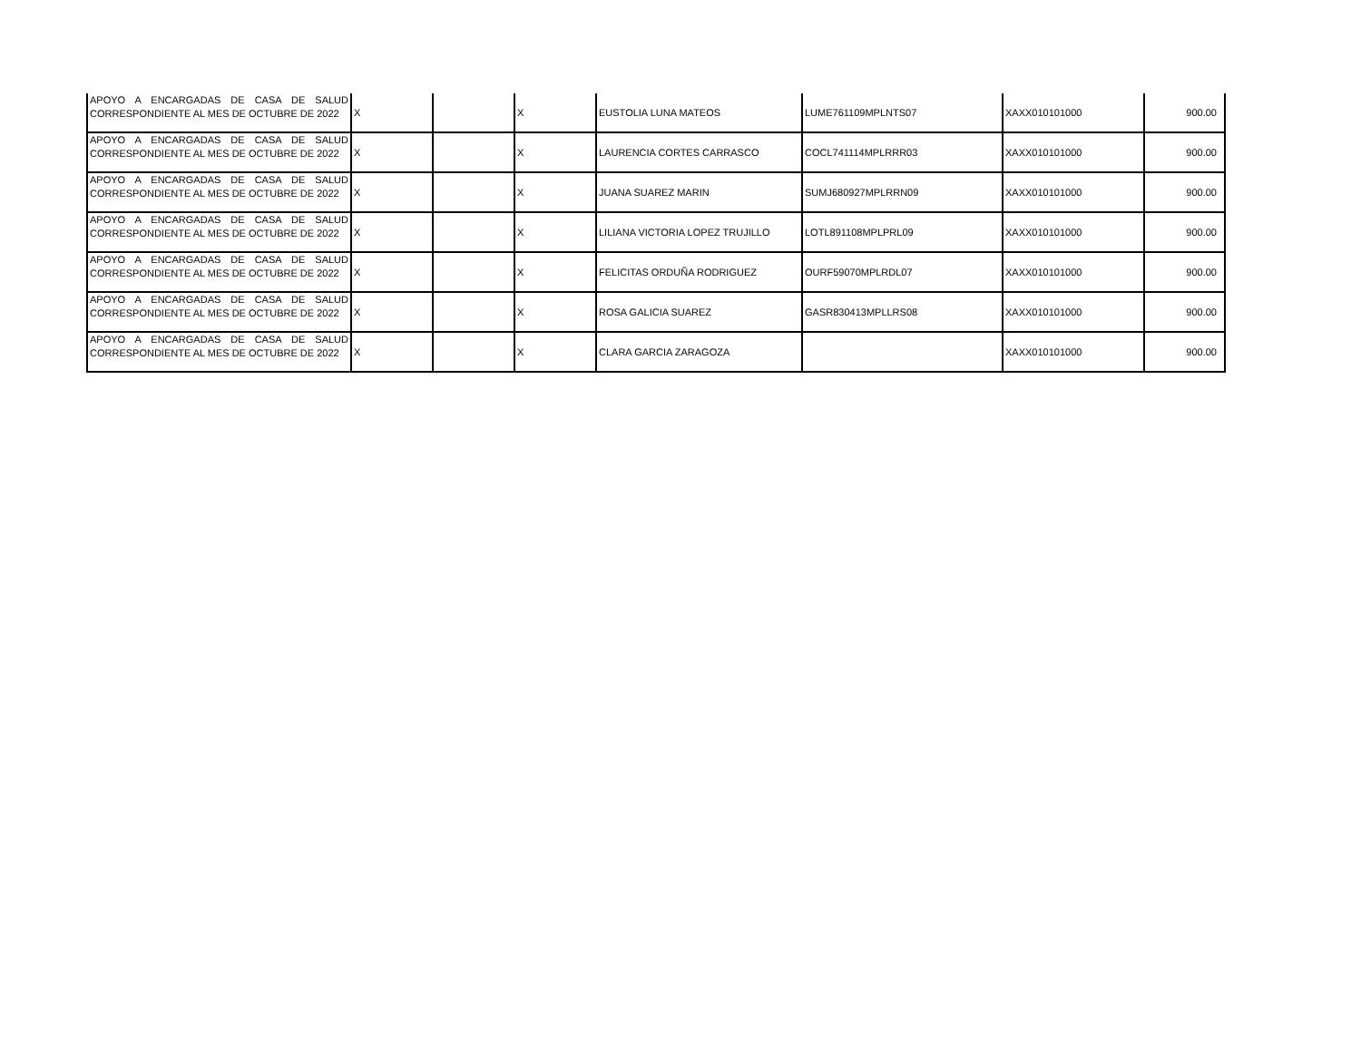| APOYO A ENCARGADAS DE CASA DE SALUD CORRESPONDIENTE AL MES DE OCTUBRE DE 2022 | X | | X | EUSTOLIA LUNA MATEOS | LUME761109MPLNTS07 | XAXX010101000 | 900.00 |
| APOYO A ENCARGADAS DE CASA DE SALUD CORRESPONDIENTE AL MES DE OCTUBRE DE 2022 | X | | X | LAURENCIA CORTES CARRASCO | COCL741114MPLRRR03 | XAXX010101000 | 900.00 |
| APOYO A ENCARGADAS DE CASA DE SALUD CORRESPONDIENTE AL MES DE OCTUBRE DE 2022 | X | | X | JUANA SUAREZ MARIN | SUMJ680927MPLRRN09 | XAXX010101000 | 900.00 |
| APOYO A ENCARGADAS DE CASA DE SALUD CORRESPONDIENTE AL MES DE OCTUBRE DE 2022 | X | | X | LILIANA VICTORIA LOPEZ TRUJILLO | LOTL891108MPLPRL09 | XAXX010101000 | 900.00 |
| APOYO A ENCARGADAS DE CASA DE SALUD CORRESPONDIENTE AL MES DE OCTUBRE DE 2022 | X | | X | FELICITAS ORDUÑA RODRIGUEZ | OURF59070MPLRDL07 | XAXX010101000 | 900.00 |
| APOYO A ENCARGADAS DE CASA DE SALUD CORRESPONDIENTE AL MES DE OCTUBRE DE 2022 | X | | X | ROSA GALICIA SUAREZ | GASR830413MPLLRS08 | XAXX010101000 | 900.00 |
| APOYO A ENCARGADAS DE CASA DE SALUD CORRESPONDIENTE AL MES DE OCTUBRE DE 2022 | X | | X | CLARA GARCIA ZARAGOZA | | XAXX010101000 | 900.00 |